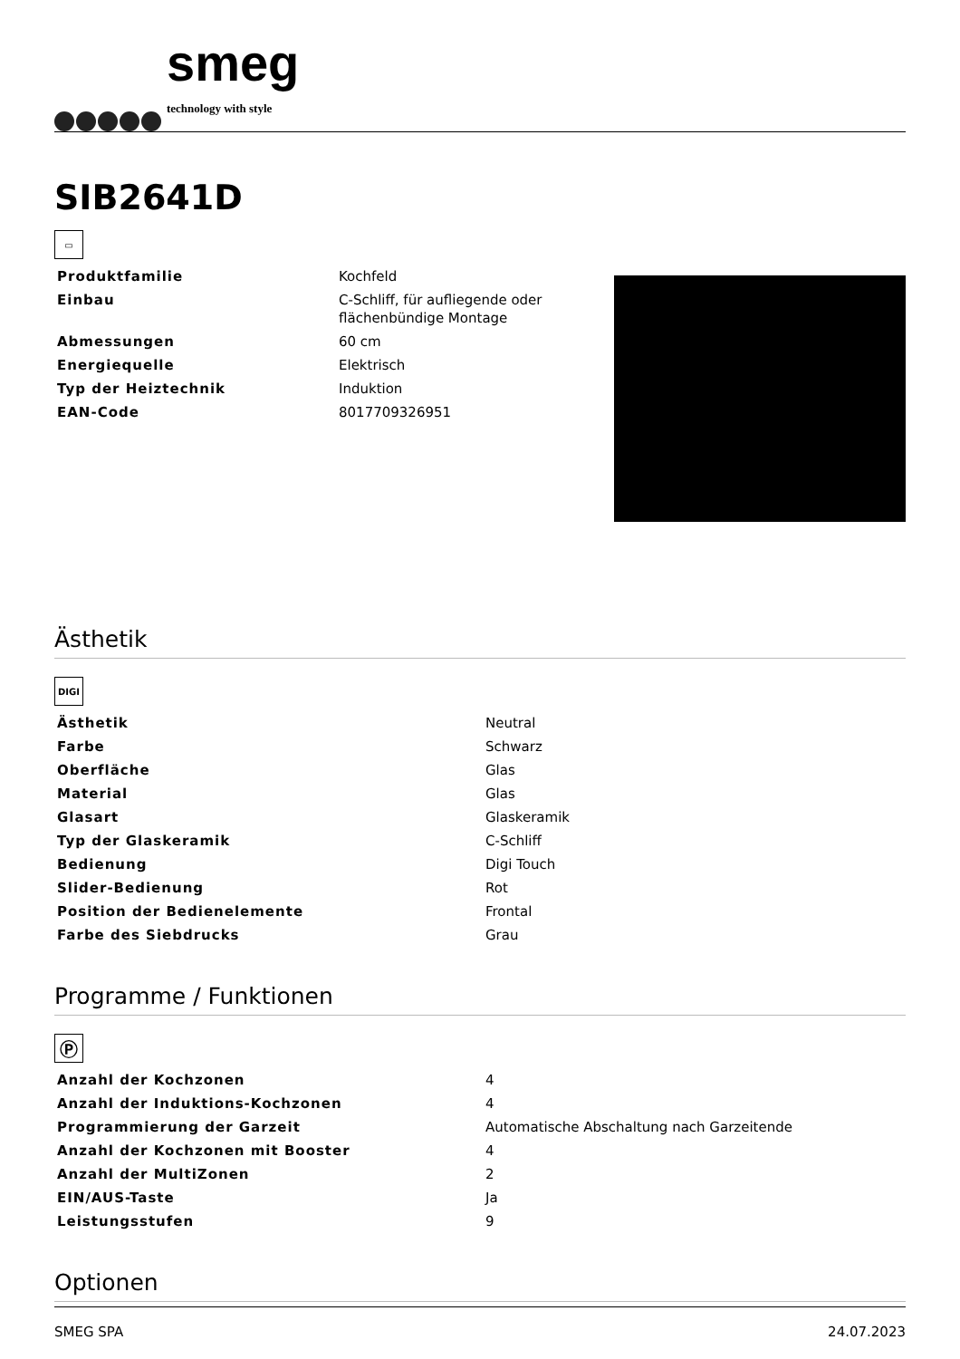smeg
technology with style
SIB2641D
▭
| Produktfamilie | Kochfeld |
| Einbau | C-Schliff, für aufliegende oder flächenbündige Montage |
| Abmessungen | 60 cm |
| Energiequelle | Elektrisch |
| Typ der Heiztechnik | Induktion |
| EAN-Code | 8017709326951 |
Ästhetik
DIGI
| Ästhetik | Neutral |
| Farbe | Schwarz |
| Oberfläche | Glas |
| Material | Glas |
| Glasart | Glaskeramik |
| Typ der Glaskeramik | C-Schliff |
| Bedienung | Digi Touch |
| Slider-Bedienung | Rot |
| Position der Bedienelemente | Frontal |
| Farbe des Siebdrucks | Grau |
Programme / Funktionen
Ⓟ
| Anzahl der Kochzonen | 4 |
| Anzahl der Induktions-Kochzonen | 4 |
| Programmierung der Garzeit | Automatische Abschaltung nach Garzeitende |
| Anzahl der Kochzonen mit Booster | 4 |
| Anzahl der MultiZonen | 2 |
| EIN/AUS-Taste | Ja |
| Leistungsstufen | 9 |
Optionen
SMEG SPA 24.07.2023